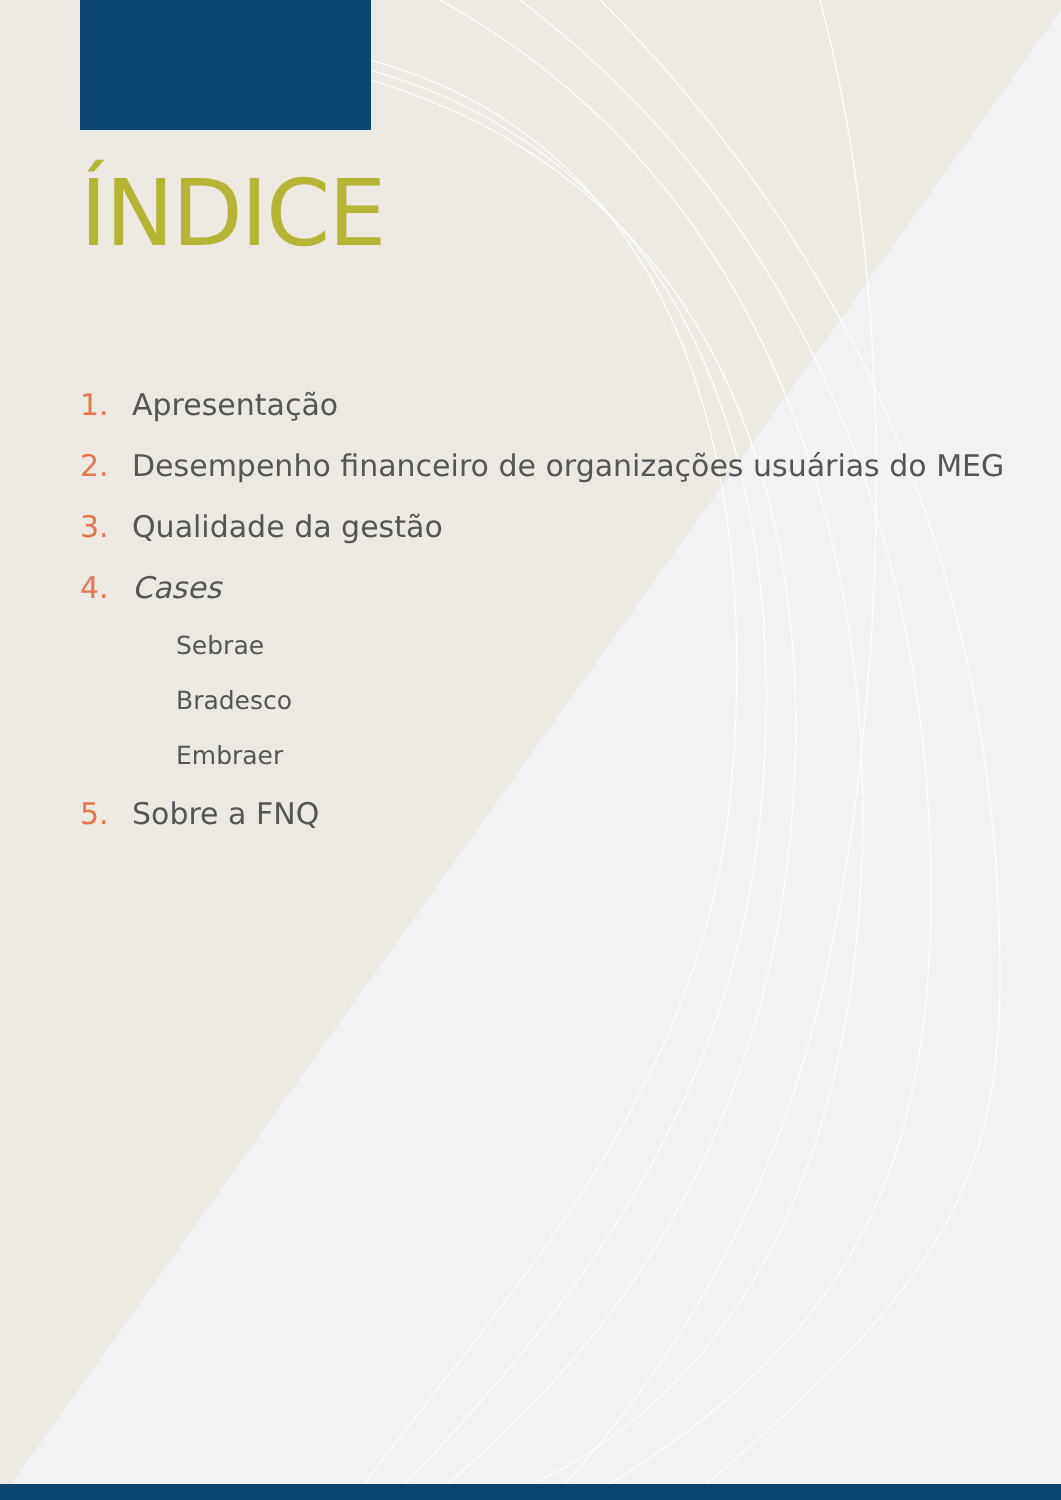ÍNDICE
1. Apresentação
2. Desempenho financeiro de organizações usuárias do MEG
3. Qualidade da gestão
4. Cases
Sebrae
Bradesco
Embraer
5. Sobre a FNQ